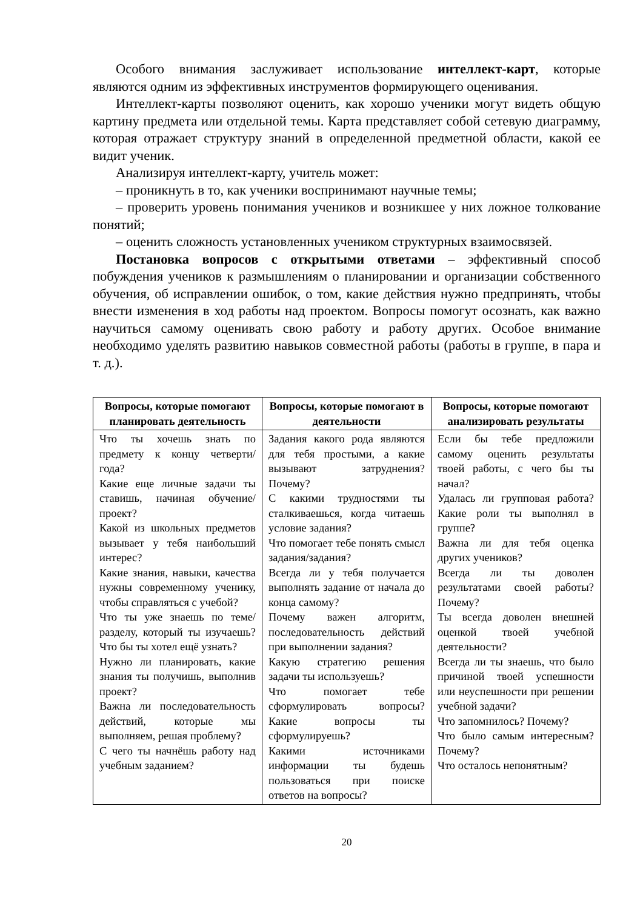Особого внимания заслуживает использование интеллект-карт, которые являются одним из эффективных инструментов формирующего оценивания.
Интеллект-карты позволяют оценить, как хорошо ученики могут видеть общую картину предмета или отдельной темы. Карта представляет собой сетевую диаграмму, которая отражает структуру знаний в определенной предметной области, какой ее видит ученик.
Анализируя интеллект-карту, учитель может:
– проникнуть в то, как ученики воспринимают научные темы;
– проверить уровень понимания учеников и возникшее у них ложное толкование понятий;
– оценить сложность установленных учеником структурных взаимосвязей.
Постановка вопросов с открытыми ответами – эффективный способ побуждения учеников к размышлениям о планировании и организации собственного обучения, об исправлении ошибок, о том, какие действия нужно предпринять, чтобы внести изменения в ход работы над проектом. Вопросы помогут осознать, как важно научиться самому оценивать свою работу и работу других. Особое внимание необходимо уделять развитию навыков совместной работы (работы в группе, в пара и т. д.).
| Вопросы, которые помогают планировать деятельность | Вопросы, которые помогают в деятельности | Вопросы, которые помогают анализировать результаты |
| --- | --- | --- |
| Что ты хочешь знать по предмету к концу четверти/года? Какие еще личные задачи ты ставишь, начиная обучение/проект? Какой из школьных предметов вызывает у тебя наибольший интерес? Какие знания, навыки, качества нужны современному ученику, чтобы справляться с учебой? Что ты уже знаешь по теме/разделу, который ты изучаешь? Что бы ты хотел ещё узнать? Нужно ли планировать, какие знания ты получишь, выполнив проект? Важна ли последовательность действий, которые мы выполняем, решая проблему? С чего ты начнёшь работу над учебным заданием? | Задания какого рода являются для тебя простыми, а какие вызывают затруднения? Почему? С какими трудностями ты сталкиваешься, когда читаешь условие задания? Что помогает тебе понять смысл задания/задания? Всегда ли у тебя получается выполнять задание от начала до конца самому? Почему важен алгоритм, последовательность действий при выполнении задания? Какую стратегию решения задачи ты используешь? Что помогает тебе сформулировать вопросы? Какие вопросы ты сформулируешь? Какими источниками информации ты будешь пользоваться при поиске ответов на вопросы? | Если бы тебе предложили самому оценить результаты твоей работы, с чего бы ты начал? Удалась ли групповая работа? Какие роли ты выполнял в группе? Важна ли для тебя оценка других учеников? Всегда ли ты доволен результатами своей работы? Почему? Ты всегда доволен внешней оценкой твоей учебной деятельности? Всегда ли ты знаешь, что было причиной твоей успешности или неуспешности при решении учебной задачи? Что запомнилось? Почему? Что было самым интересным? Почему? Что осталось непонятным? |
20